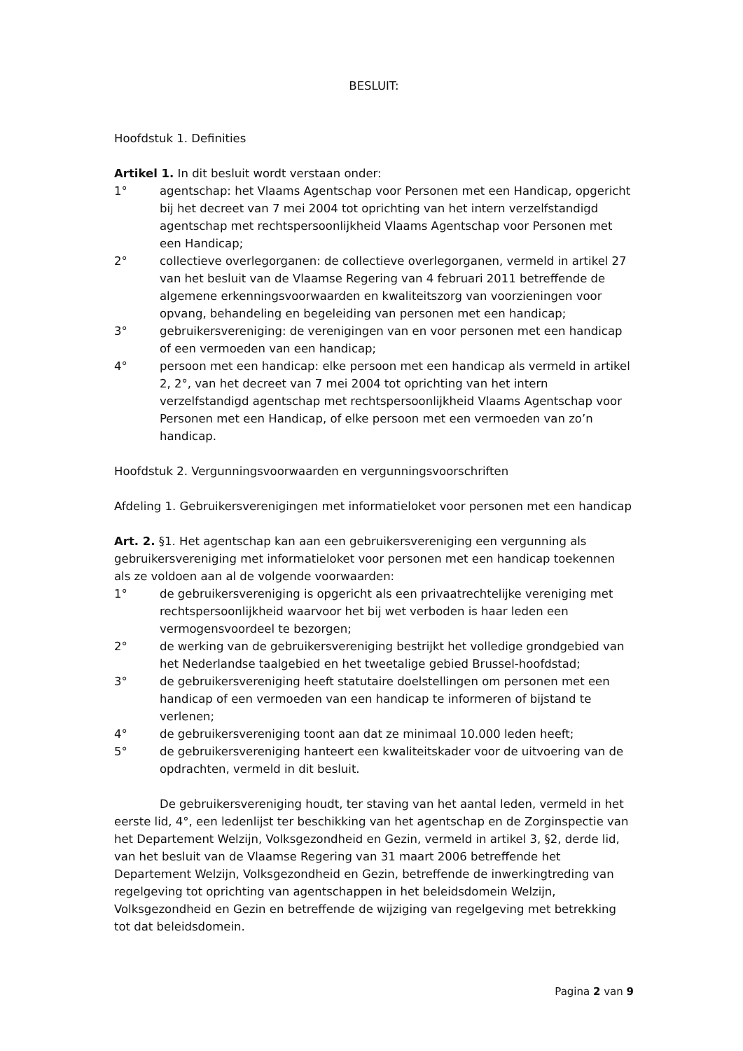BESLUIT:
Hoofdstuk 1. Definities
Artikel 1. In dit besluit wordt verstaan onder:
1° agentschap: het Vlaams Agentschap voor Personen met een Handicap, opgericht bij het decreet van 7 mei 2004 tot oprichting van het intern verzelfstandigd agentschap met rechtspersoonlijkheid Vlaams Agentschap voor Personen met een Handicap;
2° collectieve overlegorganen: de collectieve overlegorganen, vermeld in artikel 27 van het besluit van de Vlaamse Regering van 4 februari 2011 betreffende de algemene erkenningsvoorwaarden en kwaliteitszorg van voorzieningen voor opvang, behandeling en begeleiding van personen met een handicap;
3° gebruikersvereniging: de verenigingen van en voor personen met een handicap of een vermoeden van een handicap;
4° persoon met een handicap: elke persoon met een handicap als vermeld in artikel 2, 2°, van het decreet van 7 mei 2004 tot oprichting van het intern verzelfstandigd agentschap met rechtspersoonlijkheid Vlaams Agentschap voor Personen met een Handicap, of elke persoon met een vermoeden van zo’n handicap.
Hoofdstuk 2. Vergunningsvoorwaarden en vergunningsvoorschriften
Afdeling 1. Gebruikersverenigingen met informatieloket voor personen met een handicap
Art. 2. §1. Het agentschap kan aan een gebruikersvereniging een vergunning als gebruikersvereniging met informatieloket voor personen met een handicap toekennen als ze voldoen aan al de volgende voorwaarden:
1° de gebruikersvereniging is opgericht als een privaatrechtelijke vereniging met rechtspersoonlijkheid waarvoor het bij wet verboden is haar leden een vermogensvoordeel te bezorgen;
2° de werking van de gebruikersvereniging bestrijkt het volledige grondgebied van het Nederlandse taalgebied en het tweetalige gebied Brussel-hoofdstad;
3° de gebruikersvereniging heeft statutaire doelstellingen om personen met een handicap of een vermoeden van een handicap te informeren of bijstand te verlenen;
4° de gebruikersvereniging toont aan dat ze minimaal 10.000 leden heeft;
5° de gebruikersvereniging hanteert een kwaliteitskader voor de uitvoering van de opdrachten, vermeld in dit besluit.
De gebruikersvereniging houdt, ter staving van het aantal leden, vermeld in het eerste lid, 4°, een ledenlijst ter beschikking van het agentschap en de Zorginspectie van het Departement Welzijn, Volksgezondheid en Gezin, vermeld in artikel 3, §2, derde lid, van het besluit van de Vlaamse Regering van 31 maart 2006 betreffende het Departement Welzijn, Volksgezondheid en Gezin, betreffende de inwerkingtreding van regelgeving tot oprichting van agentschappen in het beleidsdomein Welzijn, Volksgezondheid en Gezin en betreffende de wijziging van regelgeving met betrekking tot dat beleidsdomein.
Pagina 2 van 9